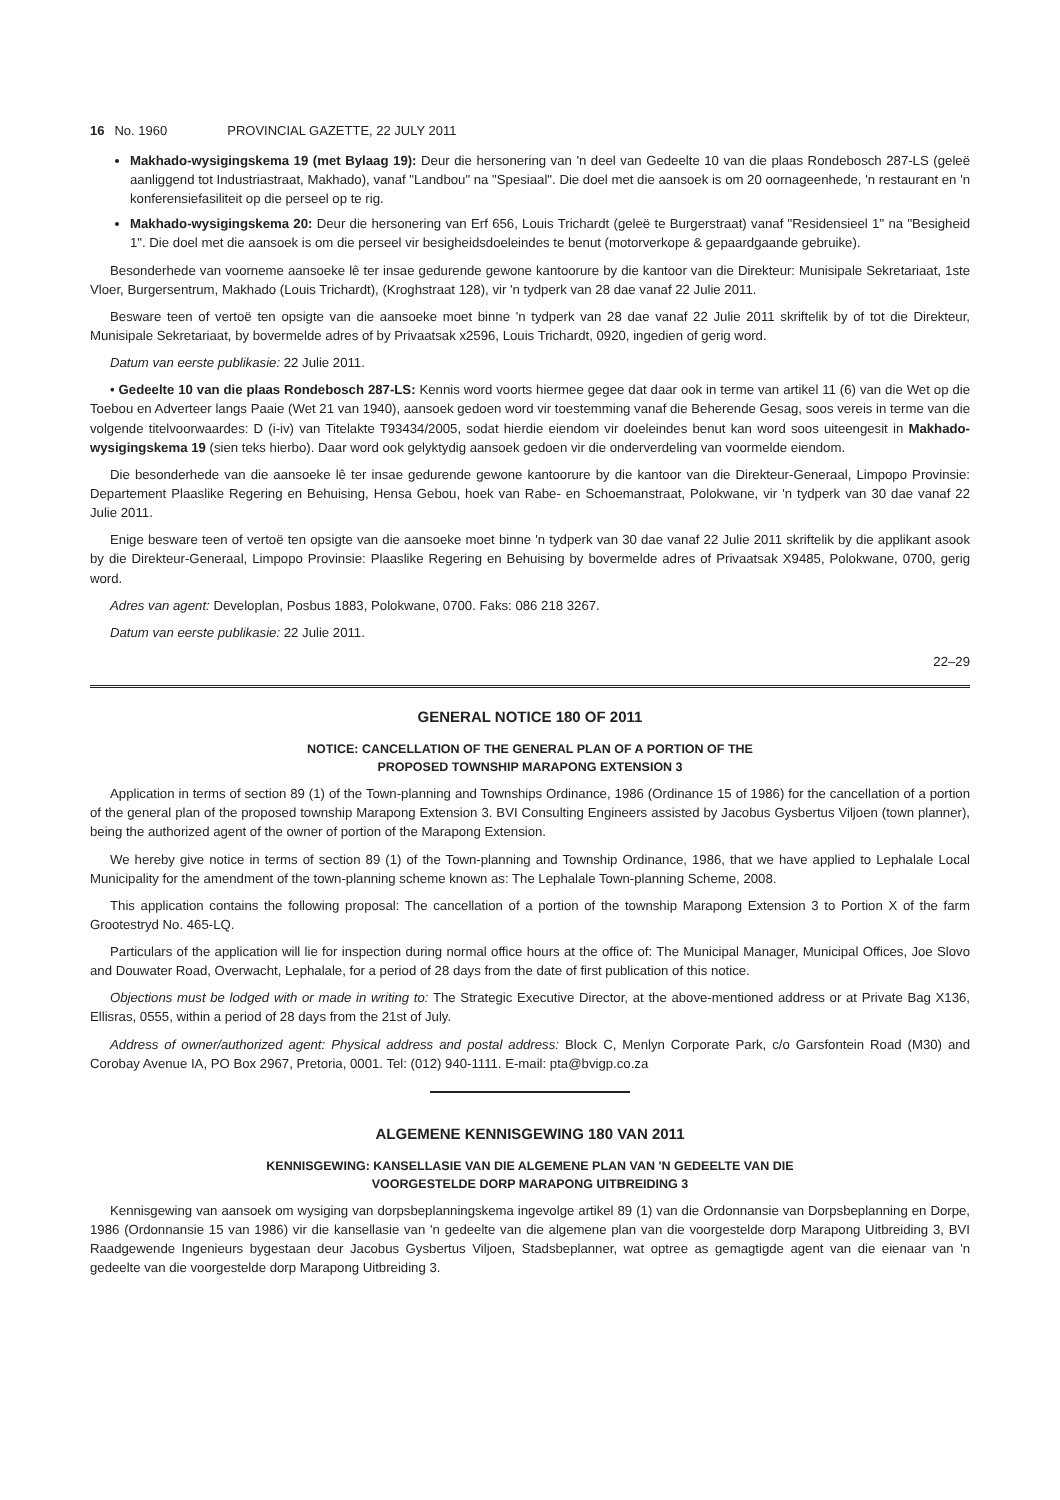16 No. 1960 PROVINCIAL GAZETTE, 22 JULY 2011
Makhado-wysigingskema 19 (met Bylaag 19): Deur die hersonering van 'n deel van Gedeelte 10 van die plaas Rondebosch 287-LS (geleë aanliggend tot Industriastraat, Makhado), vanaf "Landbou" na "Spesiaal". Die doel met die aansoek is om 20 oornageenhede, 'n restaurant en 'n konferensiefasiliteit op die perseel op te rig.
Makhado-wysigingskema 20: Deur die hersonering van Erf 656, Louis Trichardt (geleë te Burgerstraat) vanaf "Residensieel 1" na "Besigheid 1". Die doel met die aansoek is om die perseel vir besigheidsdoeleindes te benut (motorverkope & gepaardgaande gebruike).
Besonderhede van voorneme aansoeke lê ter insae gedurende gewone kantoorure by die kantoor van die Direkteur: Munisipale Sekretariaat, 1ste Vloer, Burgersentrum, Makhado (Louis Trichardt), (Kroghstraat 128), vir 'n tydperk van 28 dae vanaf 22 Julie 2011.
Besware teen of vertoë ten opsigte van die aansoeke moet binne 'n tydperk van 28 dae vanaf 22 Julie 2011 skriftelik by of tot die Direkteur, Munisipale Sekretariaat, by bovermelde adres of by Privaatsak x2596, Louis Trichardt, 0920, ingedien of gerig word.
Datum van eerste publikasie: 22 Julie 2011.
• Gedeelte 10 van die plaas Rondebosch 287-LS: Kennis word voorts hiermee gegee dat daar ook in terme van artikel 11 (6) van die Wet op die Toebou en Adverteer langs Paaie (Wet 21 van 1940), aansoek gedoen word vir toestemming vanaf die Beherende Gesag, soos vereis in terme van die volgende titelvoorwaardes: D (i-iv) van Titelakte T93434/2005, sodat hierdie eiendom vir doeleindes benut kan word soos uiteengesit in Makhado-wysigingskema 19 (sien teks hierbo). Daar word ook gelyktydig aansoek gedoen vir die onderverdeling van voormelde eiendom.
Die besonderhede van die aansoeke lê ter insae gedurende gewone kantoorure by die kantoor van die Direkteur-Generaal, Limpopo Provinsie: Departement Plaaslike Regering en Behuising, Hensa Gebou, hoek van Rabe- en Schoemanstraat, Polokwane, vir 'n tydperk van 30 dae vanaf 22 Julie 2011.
Enige besware teen of vertoë ten opsigte van die aansoeke moet binne 'n tydperk van 30 dae vanaf 22 Julie 2011 skriftelik by die applikant asook by die Direkteur-Generaal, Limpopo Provinsie: Plaaslike Regering en Behuising by bovermelde adres of Privaatsak X9485, Polokwane, 0700, gerig word.
Adres van agent: Developlan, Posbus 1883, Polokwane, 0700. Faks: 086 218 3267.
Datum van eerste publikasie: 22 Julie 2011.
22–29
GENERAL NOTICE 180 OF 2011
NOTICE: CANCELLATION OF THE GENERAL PLAN OF A PORTION OF THE
PROPOSED TOWNSHIP MARAPONG EXTENSION 3
Application in terms of section 89 (1) of the Town-planning and Townships Ordinance, 1986 (Ordinance 15 of 1986) for the cancellation of a portion of the general plan of the proposed township Marapong Extension 3. BVI Consulting Engineers assisted by Jacobus Gysbertus Viljoen (town planner), being the authorized agent of the owner of portion of the Marapong Extension.
We hereby give notice in terms of section 89 (1) of the Town-planning and Township Ordinance, 1986, that we have applied to Lephalale Local Municipality for the amendment of the town-planning scheme known as: The Lephalale Town-planning Scheme, 2008.
This application contains the following proposal: The cancellation of a portion of the township Marapong Extension 3 to Portion X of the farm Grootestryd No. 465-LQ.
Particulars of the application will lie for inspection during normal office hours at the office of: The Municipal Manager, Municipal Offices, Joe Slovo and Douwater Road, Overwacht, Lephalale, for a period of 28 days from the date of first publication of this notice.
Objections must be lodged with or made in writing to: The Strategic Executive Director, at the above-mentioned address or at Private Bag X136, Ellisras, 0555, within a period of 28 days from the 21st of July.
Address of owner/authorized agent: Physical address and postal address: Block C, Menlyn Corporate Park, c/o Garsfontein Road (M30) and Corobay Avenue IA, PO Box 2967, Pretoria, 0001. Tel: (012) 940-1111. E-mail: pta@bvigp.co.za
ALGEMENE KENNISGEWING 180 VAN 2011
KENNISGEWING: KANSELLASIE VAN DIE ALGEMENE PLAN VAN 'N GEDEELTE VAN DIE
VOORGESTELDE DORP MARAPONG UITBREIDING 3
Kennisgewing van aansoek om wysiging van dorpsbeplanningskema ingevolge artikel 89 (1) van die Ordonnansie van Dorpsbeplanning en Dorpe, 1986 (Ordonnansie 15 van 1986) vir die kansellasie van 'n gedeelte van die algemene plan van die voorgestelde dorp Marapong Uitbreiding 3, BVI Raadgewende Ingenieurs bygestaan deur Jacobus Gysbertus Viljoen, Stadsbeplanner, wat optree as gemagtigde agent van die eienaar van 'n gedeelte van die voorgestelde dorp Marapong Uitbreiding 3.